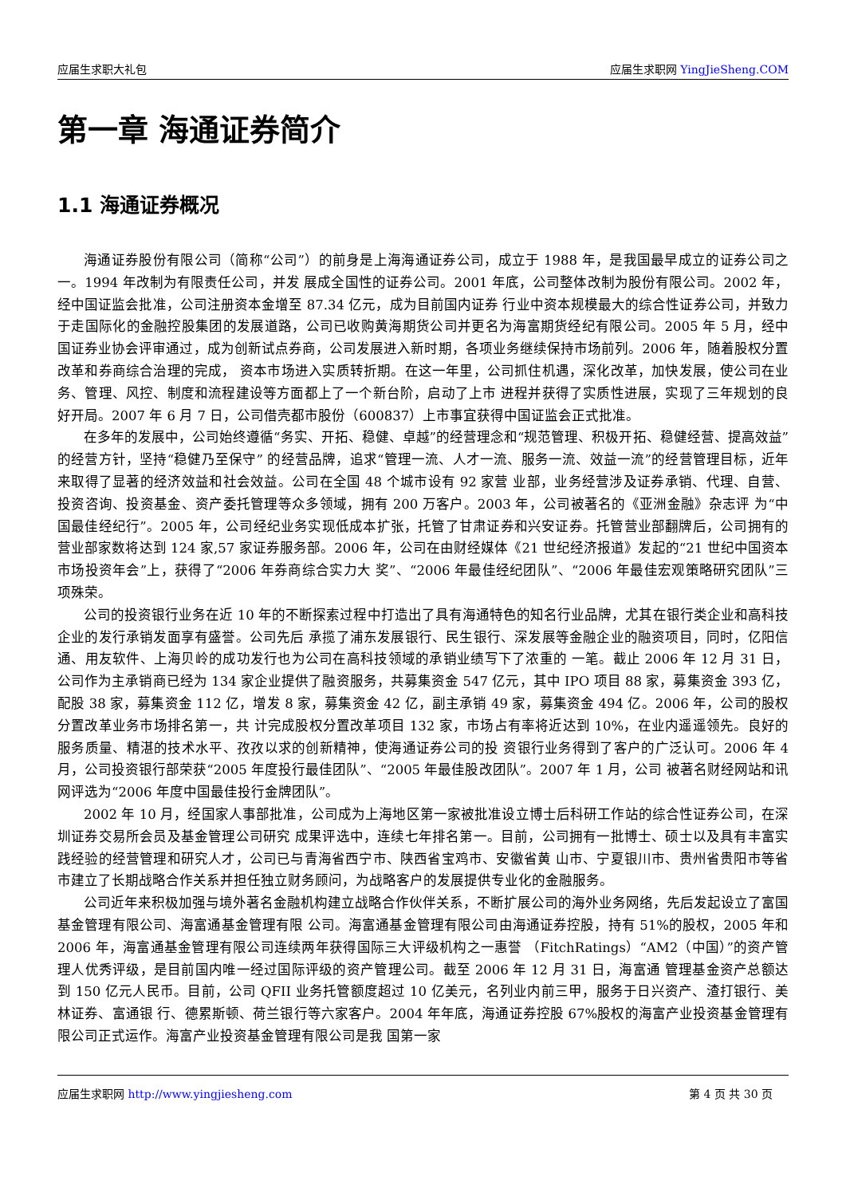应届生求职大礼包 应届生求职网 YingJieSheng.COM
第一章 海通证券简介
1.1 海通证券概况
海通证券股份有限公司（简称“公司”）的前身是上海海通证券公司，成立于 1988 年，是我国最早成立的证券公司之一。1994 年改制为有限责任公司，并发 展成全国性的证券公司。2001 年底，公司整体改制为股份有限公司。2002 年，经中国证监会批准，公司注册资本金增至 87.34 亿元，成为目前国内证券 行业中资本规模最大的综合性证券公司，并致力于走国际化的金融控股集团的发展道路，公司已收购黄海期货公司并更名为海富期货经纪有限公司。2005 年 5 月，经中国证券业协会评审通过，成为创新试点券商，公司发展进入新时期，各项业务继续保持市场前列。2006 年，随着股权分置改革和券商综合治理的完成， 资本市场进入实质转折期。在这一年里，公司抓住机遇，深化改革，加快发展，使公司在业务、管理、风控、制度和流程建设等方面都上了一个新台阶，启动了上市 进程并获得了实质性进展，实现了三年规划的良好开局。2007 年 6 月 7 日，公司借壳都市股份（600837）上市事宜获得中国证监会正式批准。
在多年的发展中，公司始终遵循“务实、开拓、稳健、卓越”的经营理念和“规范管理、积极开拓、稳健经营、提高效益”的经营方针，坚持“稳健乃至保守” 的经营品牌，追求“管理一流、人才一流、服务一流、效益一流”的经营管理目标，近年来取得了显著的经济效益和社会效益。公司在全国 48 个城市设有 92 家营 业部，业务经营涉及证券承销、代理、自营、投资咨询、投资基金、资产委托管理等众多领域，拥有 200 万客户。2003 年，公司被著名的《亚洲金融》杂志评 为“中国最佳经纪行”。2005 年，公司经纪业务实现低成本扩张，托管了甘肃证券和兴安证券。托管营业部翻牌后，公司拥有的营业部家数将达到 124 家,57 家证券服务部。2006 年，公司在由财经媒体《21 世纪经济报道》发起的“21 世纪中国资本市场投资年会”上，获得了“2006 年券商综合实力大 奖”、“2006 年最佳经纪团队”、“2006 年最佳宏观策略研究团队”三项殊荣。
公司的投资银行业务在近 10 年的不断探索过程中打造出了具有海通特色的知名行业品牌，尤其在银行类企业和高科技企业的发行承销发面享有盛誉。公司先后 承揽了浦东发展银行、民生银行、深发展等金融企业的融资项目，同时，亿阳信通、用友软件、上海贝岭的成功发行也为公司在高科技领域的承销业绩写下了浓重的 一笔。截止 2006 年 12 月 31 日，公司作为主承销商已经为 134 家企业提供了融资服务，共募集资金 547 亿元，其中 IPO 项目 88 家，募集资金 393 亿，配股 38 家，募集资金 112 亿，增发 8 家，募集资金 42 亿，副主承销 49 家，募集资金 494 亿。2006 年，公司的股权分置改革业务市场排名第一，共 计完成股权分置改革项目 132 家，市场占有率将近达到 10%，在业内遥遥领先。良好的服务质量、精湛的技术水平、孜孜以求的创新精神，使海通证券公司的投 资银行业务得到了客户的广泛认可。2006 年 4 月，公司投资银行部荣获“2005 年度投行最佳团队”、“2005 年最佳股改团队”。2007 年 1 月，公司 被著名财经网站和讯网评选为“2006 年度中国最佳投行金牌团队”。
2002 年 10 月，经国家人事部批准，公司成为上海地区第一家被批准设立博士后科研工作站的综合性证券公司，在深圳证券交易所会员及基金管理公司研究 成果评选中，连续七年排名第一。目前，公司拥有一批博士、硕士以及具有丰富实践经验的经营管理和研究人才，公司已与青海省西宁市、陕西省宝鸡市、安徽省黄 山市、宁夏银川市、贵州省贵阳市等省市建立了长期战略合作关系并担任独立财务顾问，为战略客户的发展提供专业化的金融服务。
公司近年来积极加强与境外著名金融机构建立战略合作伙伴关系，不断扩展公司的海外业务网络，先后发起设立了富国基金管理有限公司、海富通基金管理有限 公司。海富通基金管理有限公司由海通证券控股，持有 51%的股权，2005 年和 2006 年，海富通基金管理有限公司连续两年获得国际三大评级机构之一惠誉 （FitchRatings）“AM2（中国）”的资产管理人优秀评级，是目前国内唯一经过国际评级的资产管理公司。截至 2006 年 12 月 31 日，海富通 管理基金资产总额达到 150 亿元人民币。目前，公司 QFII 业务托管额度超过 10 亿美元，名列业内前三甲，服务于日兴资产、渣打银行、美林证券、富通银 行、德累斯顿、荷兰银行等六家客户。2004 年年底，海通证券控股 67%股权的海富产业投资基金管理有限公司正式运作。海富产业投资基金管理有限公司是我 国第一家
应届生求职网 http://www.yingjiesheng.com 第 4 页 共 30 页